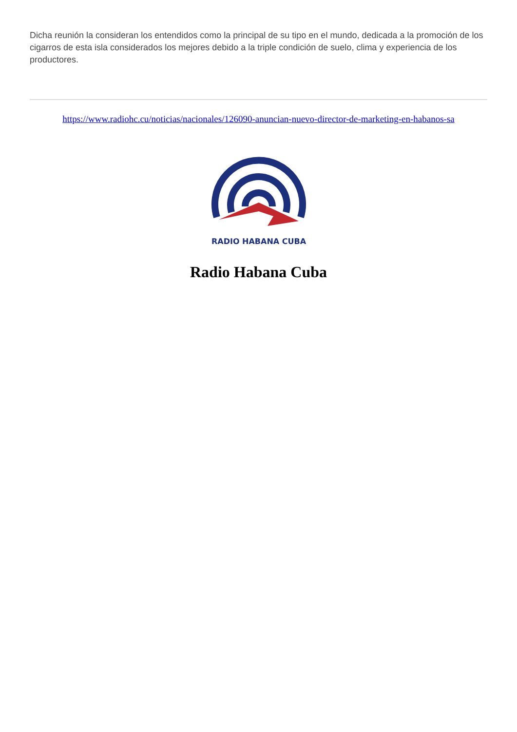Dicha reunión la consideran los entendidos como la principal de su tipo en el mundo, dedicada a la promoción de los cigarros de esta isla considerados los mejores debido a la triple condición de suelo, clima y experiencia de los productores.
https://www.radiohc.cu/noticias/nacionales/126090-anuncian-nuevo-director-de-marketing-en-habanos-sa
RADIO HABANA CUBA
Radio Habana Cuba